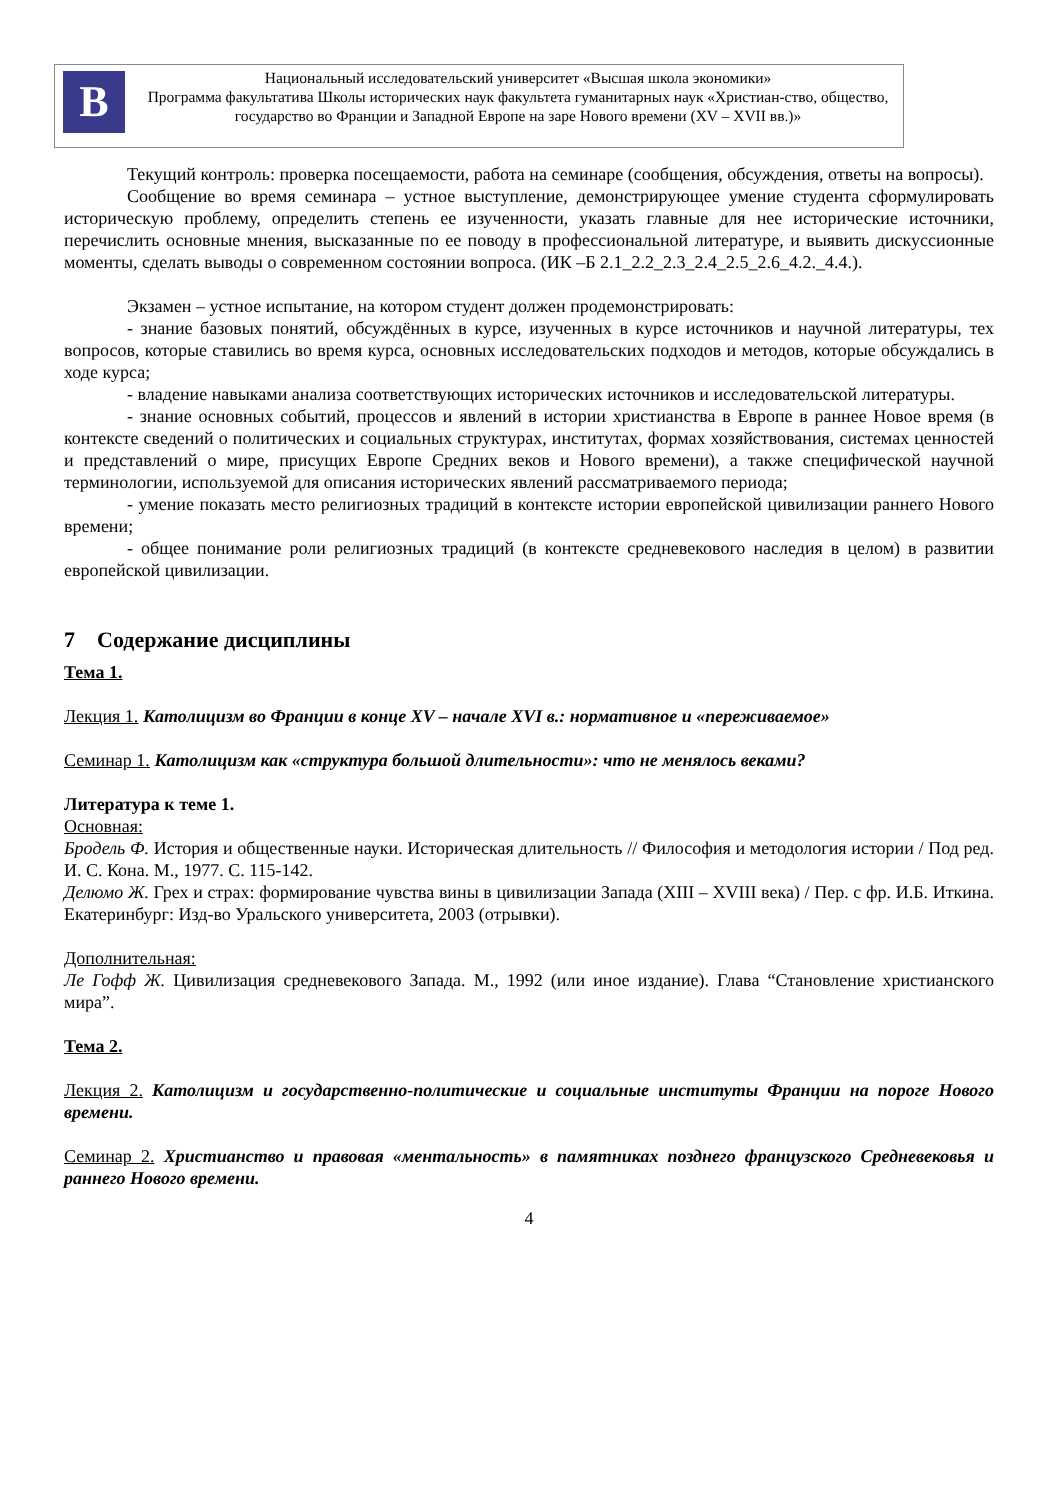В
Национальный исследовательский университет «Высшая школа экономики»
Программа факультатива Школы исторических наук факультета гуманитарных наук «Христиан-ство, общество, государство во Франции и Западной Европе на заре Нового времени (XV – XVII вв.)»
Текущий контроль: проверка посещаемости, работа на семинаре (сообщения, обсуждения, ответы на вопросы).
Сообщение во время семинара – устное выступление, демонстрирующее умение студента сформулировать историческую проблему, определить степень ее изученности, указать главные для нее исторические источники, перечислить основные мнения, высказанные по ее поводу в профессиональной литературе, и выявить дискуссионные моменты, сделать выводы о современном состоянии вопроса. (ИК –Б 2.1_2.2_2.3_2.4_2.5_2.6_4.2._4.4.).
Экзамен – устное испытание, на котором студент должен продемонстрировать:
- знание базовых понятий, обсуждённых в курсе, изученных в курсе источников и научной литературы, тех вопросов, которые ставились во время курса, основных исследовательских подходов и методов, которые обсуждались в ходе курса;
- владение навыками анализа соответствующих исторических источников и исследовательской литературы.
- знание основных событий, процессов и явлений в истории христианства в Европе в раннее Новое время (в контексте сведений о политических и социальных структурах, институтах, формах хозяйствования, системах ценностей и представлений о мире, присущих Европе Средних веков и Нового времени), а также специфической научной терминологии, используемой для описания исторических явлений рассматриваемого периода;
- умение показать место религиозных традиций в контексте истории европейской цивилизации раннего Нового времени;
- общее понимание роли религиозных традиций (в контексте средневекового наследия в целом) в развитии европейской цивилизации.
7 Содержание дисциплины
Тема 1.
Лекция 1. Католицизм во Франции в конце XV – начале XVI в.: нормативное и «переживаемое»
Семинар 1. Католицизм как «структура большой длительности»: что не менялось веками?
Литература к теме 1.
Основная:
Бродель Ф. История и общественные науки. Историческая длительность // Философия и методология истории / Под ред. И. С. Кона. М., 1977. С. 115-142.
Делюмо Ж. Грех и страх: формирование чувства вины в цивилизации Запада (XIII – XVIII века) / Пер. с фр. И.Б. Иткина. Екатеринбург: Изд-во Уральского университета, 2003 (отрывки).
Дополнительная:
Ле Гофф Ж. Цивилизация средневекового Запада. М., 1992 (или иное издание). Глава “Становление христианского мира”.
Тема 2.
Лекция 2. Католицизм и государственно-политические и социальные институты Франции на пороге Нового времени.
Семинар 2. Христианство и правовая «ментальность» в памятниках позднего французского Средневековья и раннего Нового времени.
4